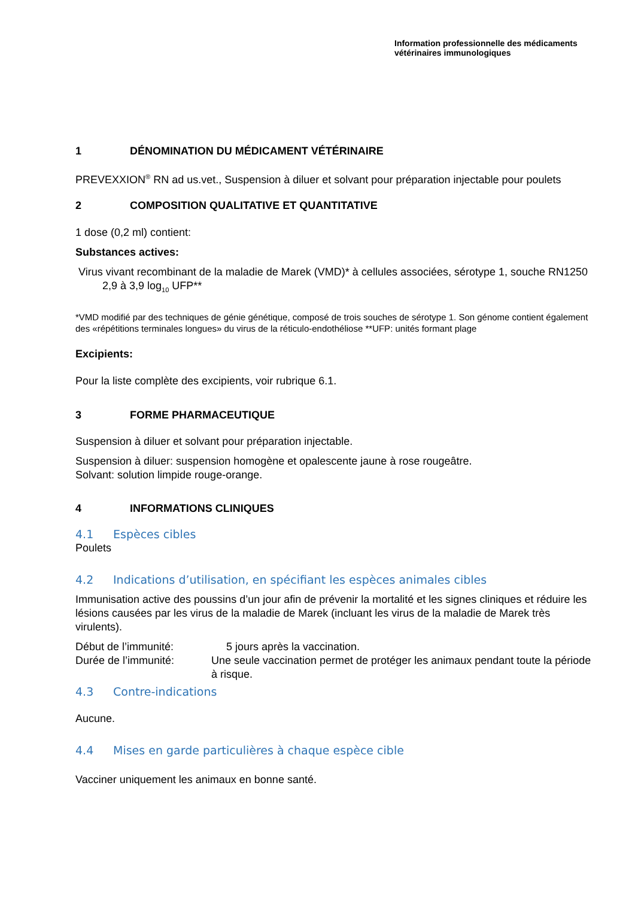Information professionnelle des médicaments
vétérinaires immunologiques
1 DÉNOMINATION DU MÉDICAMENT VÉTÉRINAIRE
PREVEXXION<sup>®</sup> RN ad us.vet., Suspension à diluer et solvant pour préparation injectable pour poulets
2 COMPOSITION QUALITATIVE ET QUANTITATIVE
1 dose (0,2 ml) contient:
Substances actives:
Virus vivant recombinant de la maladie de Marek (VMD)* à cellules associées, sérotype 1, souche RN1250 2,9 à 3,9 log<sub>10</sub> UFP**
*VMD modifié par des techniques de génie génétique, composé de trois souches de sérotype 1. Son génome contient également des «répétitions terminales longues» du virus de la réticulo-endothéliose **UFP: unités formant plage
Excipients:
Pour la liste complète des excipients, voir rubrique 6.1.
3 FORME PHARMACEUTIQUE
Suspension à diluer et solvant pour préparation injectable.
Suspension à diluer: suspension homogène et opalescente jaune à rose rougeâtre.
Solvant: solution limpide rouge-orange.
4 INFORMATIONS CLINIQUES
4.1 Espèces cibles
Poulets
4.2 Indications d’utilisation, en spécifiant les espèces animales cibles
Immunisation active des poussins d’un jour afin de prévenir la mortalité et les signes cliniques et réduire les lésions causées par les virus de la maladie de Marek (incluant les virus de la maladie de Marek très virulents).
Début de l’immunité: 5 jours après la vaccination.
Durée de l’immunité: Une seule vaccination permet de protéger les animaux pendant toute la période à risque.
4.3 Contre-indications
Aucune.
4.4 Mises en garde particulières à chaque espèce cible
Vacciner uniquement les animaux en bonne santé.